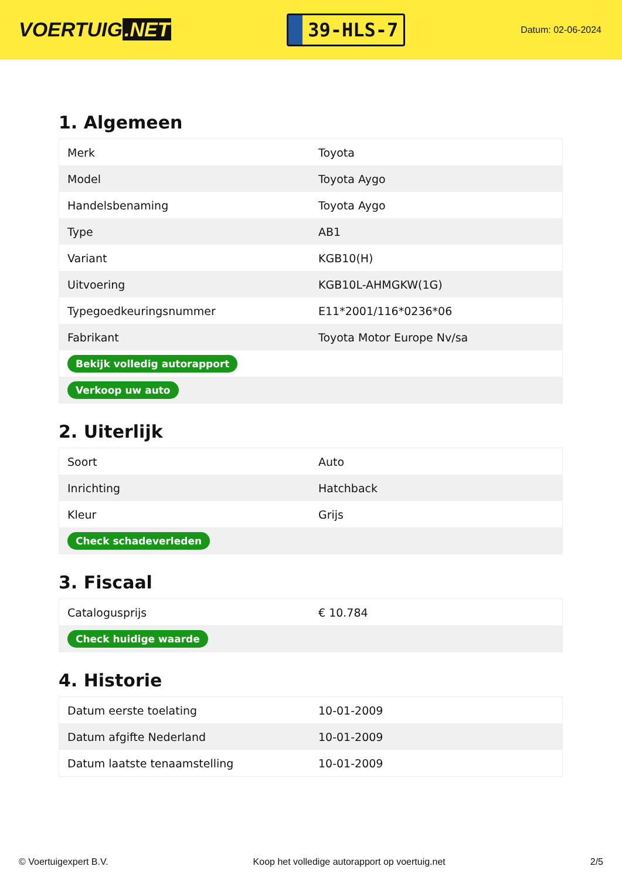VOERTUIG.NET
39-HLS-7
Datum: 02-06-2024
1. Algemeen
| Merk | Toyota |
| Model | Toyota Aygo |
| Handelsbenaming | Toyota Aygo |
| Type | AB1 |
| Variant | KGB10(H) |
| Uitvoering | KGB10L-AHMGKW(1G) |
| Typegoedkeuringsnummer | E11*2001/116*0236*06 |
| Fabrikant | Toyota Motor Europe Nv/sa |
| Bekijk volledig autorapport | |
| Verkoop uw auto | |
2. Uiterlijk
| Soort | Auto |
| Inrichting | Hatchback |
| Kleur | Grijs |
| Check schadeverleden | |
3. Fiscaal
| Catalogusprijs | € 10.784 |
| Check huidige waarde | |
4. Historie
| Datum eerste toelating | 10-01-2009 |
| Datum afgifte Nederland | 10-01-2009 |
| Datum laatste tenaamstelling | 10-01-2009 |
© Voertuigexpert B.V. Koop het volledige autorapport op voertuig.net 2/5